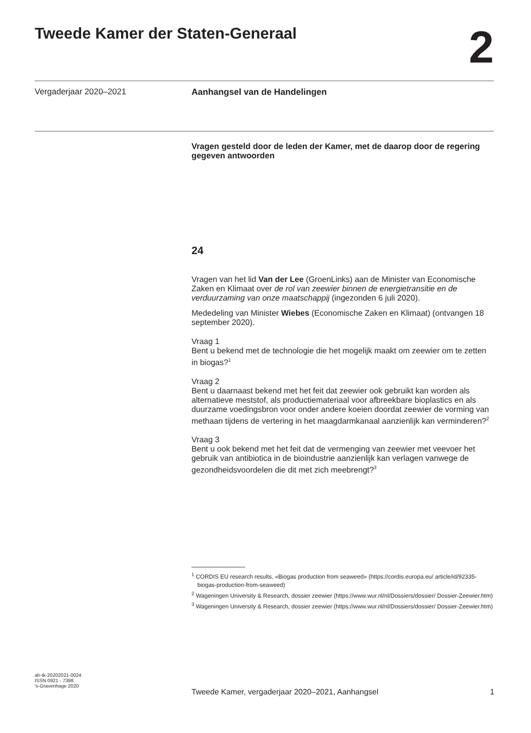Tweede Kamer der Staten-Generaal
2
Vergaderjaar 2020–2021 Aanhangsel van de Handelingen
Vragen gesteld door de leden der Kamer, met de daarop door de regering gegeven antwoorden
24
Vragen van het lid Van der Lee (GroenLinks) aan de Minister van Economische Zaken en Klimaat over de rol van zeewier binnen de energietransitie en de verduurzaming van onze maatschappij (ingezonden 6 juli 2020).
Mededeling van Minister Wiebes (Economische Zaken en Klimaat) (ontvangen 18 september 2020).
Vraag 1
Bent u bekend met de technologie die het mogelijk maakt om zeewier om te zetten in biogas?<sup>1</sup>
Vraag 2
Bent u daarnaast bekend met het feit dat zeewier ook gebruikt kan worden als alternatieve meststof, als productiemateriaal voor afbreekbare bioplastics en als duurzame voedingsbron voor onder andere koeien doordat zeewier de vorming van methaan tijdens de vertering in het maagdarmkanaal aanzienlijk kan verminderen?<sup>2</sup>
Vraag 3
Bent u ook bekend met het feit dat de vermenging van zeewier met veevoer het gebruik van antibiotica in de bioindustrie aanzienlijk kan verlagen vanwege de gezondheidsvoordelen die dit met zich meebrengt?<sup>3</sup>
<sup>1</sup> CORDIS EU research results, «Biogas production from seaweed» (https://cordis.europa.eu/ article/id/92335-biogas-production-from-seaweed)
<sup>2</sup> Wageningen University & Research, dossier zeewier (https://www.wur.nl/nl/Dossiers/dossier/ Dossier-Zeewier.htm)
<sup>3</sup> Wageningen University & Research, dossier zeewier (https://www.wur.nl/nl/Dossiers/dossier/ Dossier-Zeewier.htm)
ah-tk-20202021-0024
ISSN 0921 - 7398
's-Gravenhage 2020
Tweede Kamer, vergaderjaar 2020–2021, Aanhangsel 1